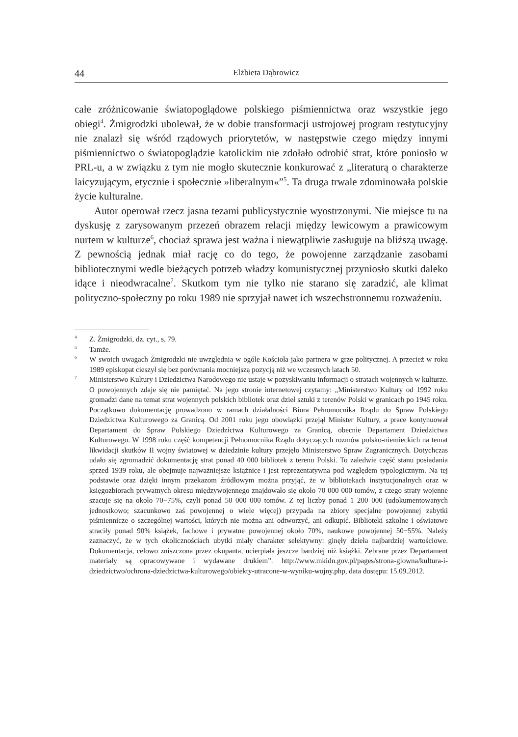44 Elżbieta Dąbrowicz
całe zróżnicowanie światopoglądowe polskiego piśmiennictwa oraz wszystkie jego obiegi<sup>4</sup>. Żmigrodzki ubolewał, że w dobie transformacji ustrojowej program restytucyjny nie znalazł się wśród rządowych priorytetów, w następstwie czego między innymi piśmiennictwo o światopoglądzie katolickim nie zdołało odrobić strat, które poniosło w PRL-u, a w związku z tym nie mogło skutecznie konkurować z „literaturą o charakterze laicyzującym, etycznie i społecznie »liberalnym«”<sup>5</sup>. Ta druga trwale zdominowała polskie życie kulturalne.
Autor operował rzecz jasna tezami publicystycznie wyostrzonymi. Nie miejsce tu na dyskusję z zarysowanym przezeń obrazem relacji między lewicowym a prawicowym nurtem w kulturze<sup>6</sup>, chociaż sprawa jest ważna i niewątpliwie zasługuje na bliższą uwagę. Z pewnością jednak miał rację co do tego, że powojenne zarządzanie zasobami bibliotecznymi wedle bieżących potrzeb władzy komunistycznej przyniosło skutki daleko idące i nieodwracalne<sup>7</sup>. Skutkom tym nie tylko nie starano się zaradzić, ale klimat polityczno-społeczny po roku 1989 nie sprzyjał nawet ich wszechstronnemu rozważeniu.
<sup>4</sup> Z. Żmigrodzki, dz. cyt., s. 79.
<sup>5</sup> Tamże.
<sup>6</sup> W swoich uwagach Żmigrodzki nie uwzględnia w ogóle Kościoła jako partnera w grze politycznej. A przecież w roku 1989 episkopat cieszył się bez porównania mocniejszą pozycją niż we wczesnych latach 50.
<sup>7</sup> Ministerstwo Kultury i Dziedzictwa Narodowego nie ustaje w pozyskiwaniu informacji o stratach wojennych w kulturze. O powojennych zdaje się nie pamiętać. Na jego stronie internetowej czytamy: „Ministerstwo Kultury od 1992 roku gromadzi dane na temat strat wojennych polskich bibliotek oraz dzieł sztuki z terenów Polski w granicach po 1945 roku. Początkowo dokumentację prowadzono w ramach działalności Biura Pełnomocnika Rządu do Spraw Polskiego Dziedzictwa Kulturowego za Granicą. Od 2001 roku jego obowiązki przejął Minister Kultury, a prace kontynuował Departament do Spraw Polskiego Dziedzictwa Kulturowego za Granicą, obecnie Departament Dziedzictwa Kulturowego. W 1998 roku część kompetencji Pełnomocnika Rządu dotyczących rozmów polsko-niemieckich na temat likwidacji skutków II wojny światowej w dziedzinie kultury przejęło Ministerstwo Spraw Zagranicznych. Dotychczas udało się zgromadzić dokumentację strat ponad 40 000 bibliotek z terenu Polski. To zaledwie część stanu posiadania sprzed 1939 roku, ale obejmuje najważniejsze książnice i jest reprezentatywna pod względem typologicznym. Na tej podstawie oraz dzięki innym przekazom źródłowym można przyjąć, że w bibliotekach instytucjonalnych oraz w księgozbiorach prywatnych okresu międzywojennego znajdowało się około 70 000 000 tomów, z czego straty wojenne szacuje się na około 70−75%, czyli ponad 50 000 000 tomów. Z tej liczby ponad 1 200 000 (udokumentowanych jednostkowo; szacunkowo zaś powojennej o wiele więcej) przypada na zbiory specjalne powojennej zabytki piśmiennicze o szczególnej wartości, których nie można ani odtworzyć, ani odkupić. Biblioteki szkolne i oświatowe straciły ponad 90% książek, fachowe i prywatne powojennej około 70%, naukowe powojennej 50−55%. Należy zaznaczyć, że w tych okolicznościach ubytki miały charakter selektywny: ginęły dzieła najbardziej wartościowe. Dokumentacja, celowo zniszczona przez okupanta, ucierpiała jeszcze bardziej niż książki. Zebrane przez Departament materiały są opracowywane i wydawane drukiem”. http://www.mkidn.gov.pl/pages/strona-glowna/kultura-i-dziedzictwo/ochrona-dziedzictwa-kulturowego/obiekty-utracone-w-wyniku-wojny.php, data dostępu: 15.09.2012.